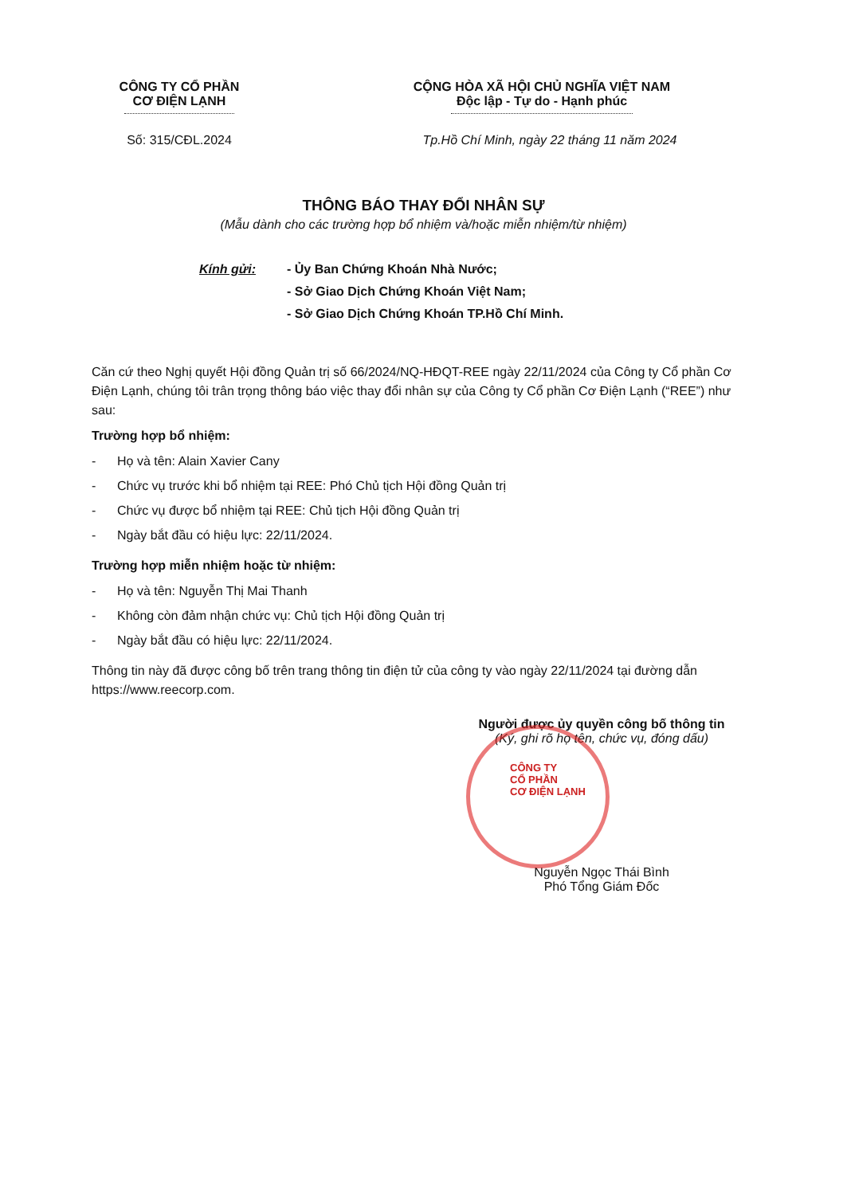CÔNG TY CỔ PHẦN
CƠ ĐIỆN LẠNH
CỘNG HÒA XÃ HỘI CHỦ NGHĨA VIỆT NAM
Độc lập - Tự do - Hạnh phúc
Số: 315/CĐL.2024 Tp.Hồ Chí Minh, ngày 22 tháng 11 năm 2024
THÔNG BÁO THAY ĐỔI NHÂN SỰ
(Mẫu dành cho các trường hợp bổ nhiệm và/hoặc miễn nhiệm/từ nhiệm)
Kính gửi: - Ủy Ban Chứng Khoán Nhà Nước;
- Sở Giao Dịch Chứng Khoán Việt Nam;
- Sở Giao Dịch Chứng Khoán TP.Hồ Chí Minh.
Căn cứ theo Nghị quyết Hội đồng Quản trị số 66/2024/NQ-HĐQT-REE ngày 22/11/2024 của Công ty Cổ phần Cơ Điện Lạnh, chúng tôi trân trọng thông báo việc thay đổi nhân sự của Công ty Cổ phần Cơ Điện Lạnh (“REE”) như sau:
Trường hợp bổ nhiệm:
- Họ và tên: Alain Xavier Cany
- Chức vụ trước khi bổ nhiệm tại REE: Phó Chủ tịch Hội đồng Quản trị
- Chức vụ được bổ nhiệm tại REE: Chủ tịch Hội đồng Quản trị
- Ngày bắt đầu có hiệu lực: 22/11/2024.
Trường hợp miễn nhiệm hoặc từ nhiệm:
- Họ và tên: Nguyễn Thị Mai Thanh
- Không còn đảm nhận chức vụ: Chủ tịch Hội đồng Quản trị
- Ngày bắt đầu có hiệu lực: 22/11/2024.
Thông tin này đã được công bố trên trang thông tin điện tử của công ty vào ngày 22/11/2024 tại đường dẫn https://www.reecorp.com.
Người được ủy quyền công bố thông tin
(Ký, ghi rõ họ tên, chức vụ, đóng dấu)
CÔNG TY
CỔ PHẦN
CƠ ĐIỆN LẠNH
Nguyễn Ngọc Thái Bình
Phó Tổng Giám Đốc